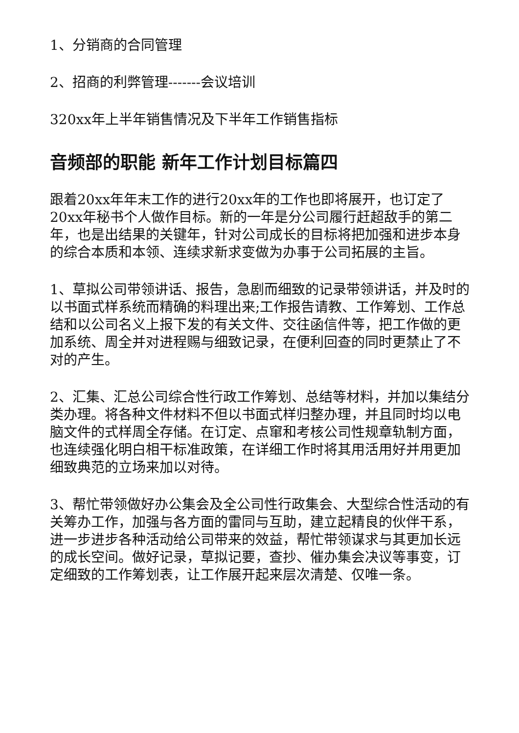1、分销商的合同管理
2、招商的利弊管理-------会议培训
320xx年上半年销售情况及下半年工作销售指标
音频部的职能 新年工作计划目标篇四
跟着20xx年年末工作的进行20xx年的工作也即将展开，也订定了20xx年秘书个人做作目标。新的一年是分公司履行赶超敌手的第二年，也是出结果的关键年，针对公司成长的目标将把加强和进步本身的综合本质和本领、连续求新求变做为办事于公司拓展的主旨。
1、草拟公司带领讲话、报告，急剧而细致的记录带领讲话，并及时的以书面式样系统而精确的料理出来;工作报告请教、工作筹划、工作总结和以公司名义上报下发的有关文件、交往函信件等，把工作做的更加系统、周全并对进程赐与细致记录，在便利回查的同时更禁止了不对的产生。
2、汇集、汇总公司综合性行政工作筹划、总结等材料，并加以集结分类办理。将各种文件材料不但以书面式样归整办理，并且同时均以电脑文件的式样周全存储。在订定、点窜和考核公司性规章轨制方面，也连续强化明白相干标准政策，在详细工作时将其用活用好并用更加细致典范的立场来加以对待。
3、帮忙带领做好办公集会及全公司性行政集会、大型综合性活动的有关筹办工作，加强与各方面的雷同与互助，建立起精良的伙伴干系，进一步进步各种活动给公司带来的效益，帮忙带领谋求与其更加长远的成长空间。做好记录，草拟记要，查抄、催办集会决议等事变，订定细致的工作筹划表，让工作展开起来层次清楚、仅唯一条。